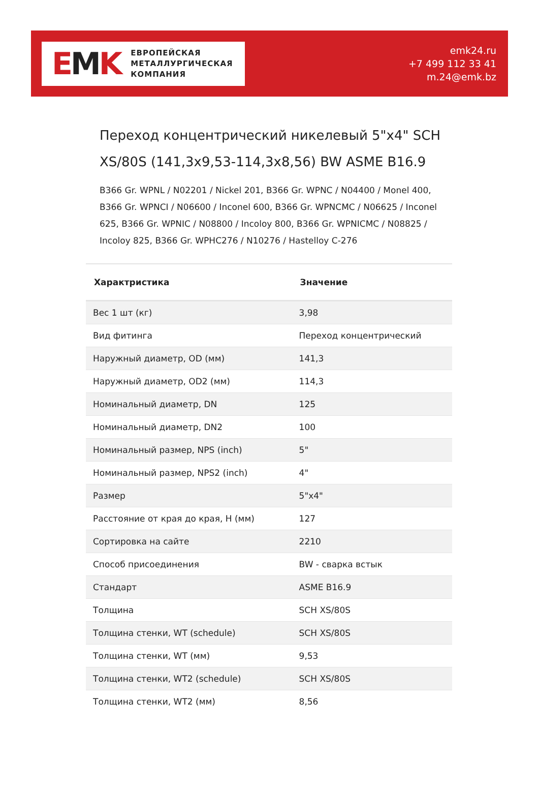EMK
ЕВРОПЕЙСКАЯ
МЕТАЛЛУРГИЧЕСКАЯ
КОМПАНИЯ
emk24.ru
+7 499 112 33 41
m.24@emk.bz
Переход концентрический никелевый 5"x4" SCH XS/80S (141,3x9,53-114,3x8,56) BW ASME B16.9
B366 Gr. WPNL / N02201 / Nickel 201, B366 Gr. WPNC / N04400 / Monel 400, B366 Gr. WPNCI / N06600 / Inconel 600, B366 Gr. WPNCMC / N06625 / Inconel 625, B366 Gr. WPNIC / N08800 / Incoloy 800, B366 Gr. WPNICMC / N08825 / Incoloy 825, B366 Gr. WPHC276 / N10276 / Hastelloy C-276
| Характристика | Значение |
| --- | --- |
| Вес 1 шт (кг) | 3,98 |
| Вид фитинга | Переход концентрический |
| Наружный диаметр, OD (мм) | 141,3 |
| Наружный диаметр, OD2 (мм) | 114,3 |
| Номинальный диаметр, DN | 125 |
| Номинальный диаметр, DN2 | 100 |
| Номинальный размер, NPS (inch) | 5" |
| Номинальный размер, NPS2 (inch) | 4" |
| Размер | 5"x4" |
| Расстояние от края до края, H (мм) | 127 |
| Сортировка на сайте | 2210 |
| Способ присоединения | BW - сварка встык |
| Стандарт | ASME B16.9 |
| Толщина | SCH XS/80S |
| Толщина стенки, WT (schedule) | SCH XS/80S |
| Толщина стенки, WT (мм) | 9,53 |
| Толщина стенки, WT2 (schedule) | SCH XS/80S |
| Толщина стенки, WT2 (мм) | 8,56 |